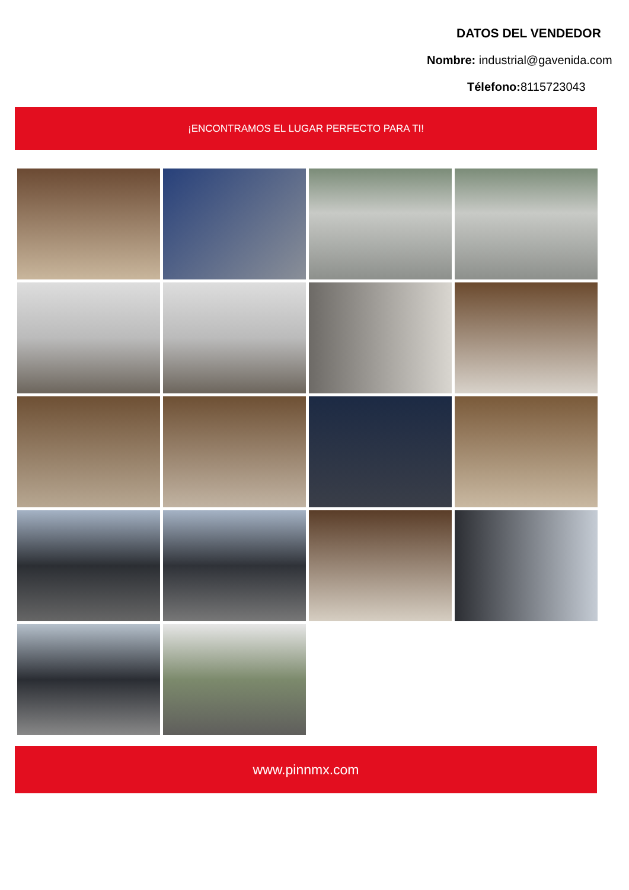DATOS DEL VENDEDOR
Nombre: industrial@gavenida.com
Télefono: 8115723043
¡ENCONTRAMOS EL LUGAR PERFECTO PARA TI!
www.pinnmx.com